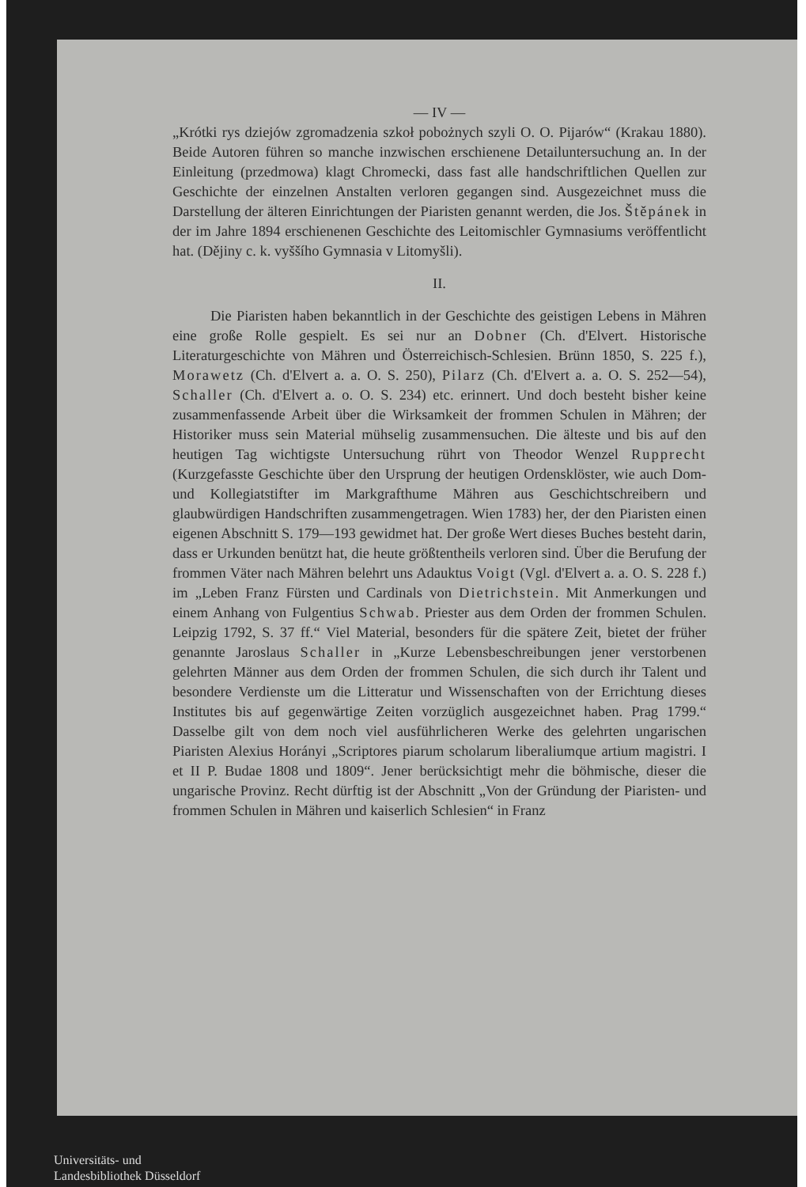— IV —
„Krótki rys dziejów zgromadzenia szkoł pobożnych szyli O. O. Pijarów“ (Krakau 1880). Beide Autoren führen so manche inzwischen erschienene Detailuntersuchung an. In der Einleitung (przedmowa) klagt Chromecki, dass fast alle handschriftlichen Quellen zur Geschichte der einzelnen Anstalten verloren gegangen sind. Ausgezeichnet muss die Darstellung der älteren Einrichtungen der Piaristen genannt werden, die Jos. Štěpánek in der im Jahre 1894 erschienenen Geschichte des Leitomischler Gymnasiums veröffentlicht hat. (Dějiny c. k. vyššího Gymnasia v Litomyšli).
II.
Die Piaristen haben bekanntlich in der Geschichte des geistigen Lebens in Mähren eine große Rolle gespielt. Es sei nur an Dobner (Ch. d'Elvert. Historische Literaturgeschichte von Mähren und Österreichisch-Schlesien. Brünn 1850, S. 225 f.), Morawetz (Ch. d'Elvert a. a. O. S. 250), Pilarz (Ch. d'Elvert a. a. O. S. 252—54), Schaller (Ch. d'Elvert a. o. O. S. 234) etc. erinnert. Und doch besteht bisher keine zusammenfassende Arbeit über die Wirksamkeit der frommen Schulen in Mähren; der Historiker muss sein Material mühselig zusammensuchen. Die älteste und bis auf den heutigen Tag wichtigste Untersuchung rührt von Theodor Wenzel Rupprecht (Kurzgefasste Geschichte über den Ursprung der heutigen Ordensklöster, wie auch Dom- und Kollegiatstifter im Markgrafthume Mähren aus Geschichtschreibern und glaubwürdigen Handschriften zusammengetragen. Wien 1783) her, der den Piaristen einen eigenen Abschnitt S. 179—193 gewidmet hat. Der große Wert dieses Buches besteht darin, dass er Urkunden benützt hat, die heute größtentheils verloren sind. Über die Berufung der frommen Väter nach Mähren belehrt uns Adauktus Voigt (Vgl. d'Elvert a. a. O. S. 228 f.) im „Leben Franz Fürsten und Cardinals von Dietrichstein. Mit Anmerkungen und einem Anhang von Fulgentius Schwab. Priester aus dem Orden der frommen Schulen. Leipzig 1792, S. 37 ff.“ Viel Material, besonders für die spätere Zeit, bietet der früher genannte Jaroslaus Schaller in „Kurze Lebensbeschreibungen jener verstorbenen gelehrten Männer aus dem Orden der frommen Schulen, die sich durch ihr Talent und besondere Verdienste um die Litteratur und Wissenschaften von der Errichtung dieses Institutes bis auf gegenwärtige Zeiten vorzüglich ausgezeichnet haben. Prag 1799.“ Dasselbe gilt von dem noch viel ausführlicheren Werke des gelehrten ungarischen Piaristen Alexius Horányi „Scriptores piarum scholarum liberaliumque artium magistri. I et II P. Budae 1808 und 1809“. Jener berücksichtigt mehr die böhmische, dieser die ungarische Provinz. Recht dürftig ist der Abschnitt „Von der Gründung der Piaristen- und frommen Schulen in Mähren und kaiserlich Schlesien“ in Franz
Universitäts- und
Landesbibliothek Düsseldorf